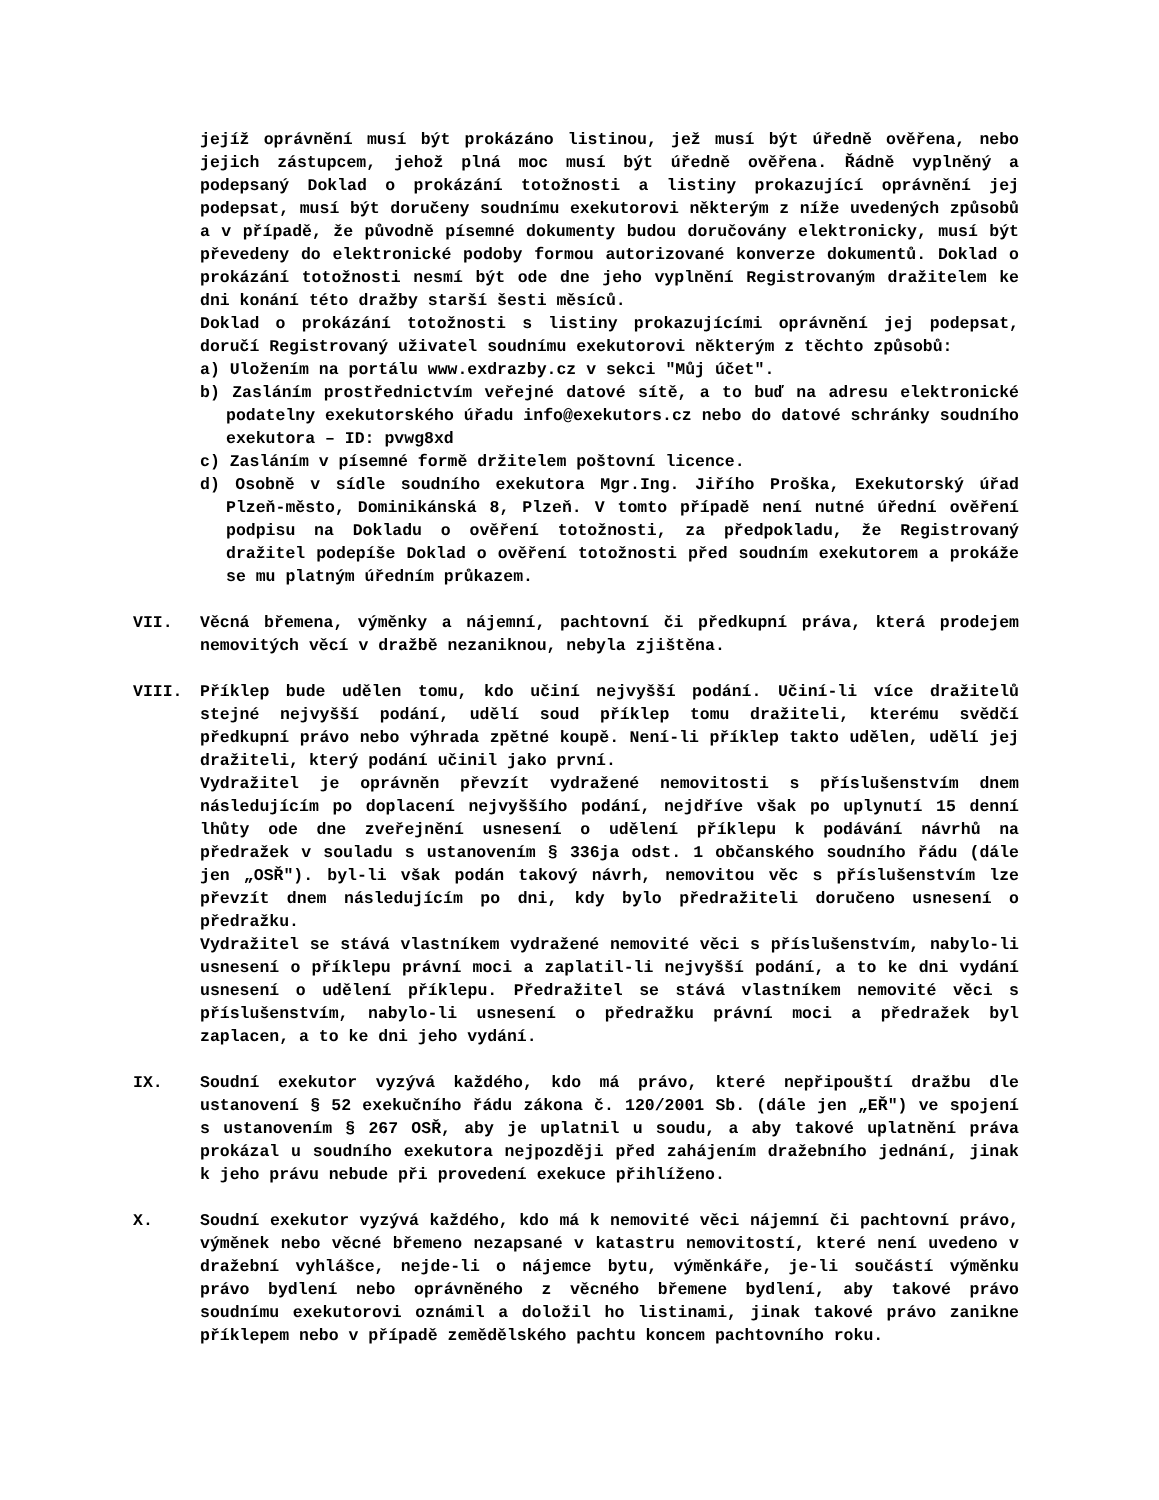jejíž oprávnění musí být prokázáno listinou, jež musí být úředně ověřena, nebo jejich zástupcem, jehož plná moc musí být úředně ověřena. Řádně vyplněný a podepsaný Doklad o prokázání totožnosti a listiny prokazující oprávnění jej podepsat, musí být doručeny soudnímu exekutorovi některým z níže uvedených způsobů a v případě, že původně písemné dokumenty budou doručovány elektronicky, musí být převedeny do elektronické podoby formou autorizované konverze dokumentů. Doklad o prokázání totožnosti nesmí být ode dne jeho vyplnění Registrovaným dražitelem ke dni konání této dražby starší šesti měsíců.
Doklad o prokázání totožnosti s listiny prokazujícími oprávnění jej podepsat, doručí Registrovaný uživatel soudnímu exekutorovi některým z těchto způsobů:
a) Uložením na portálu www.exdrazby.cz v sekci "Můj účet".
b) Zasláním prostřednictvím veřejné datové sítě, a to buď na adresu elektronické podatelny exekutorského úřadu info@exekutors.cz nebo do datové schránky soudního exekutora – ID: pvwg8xd
c) Zasláním v písemné formě držitelem poštovní licence.
d) Osobně v sídle soudního exekutora Mgr.Ing. Jiřího Proška, Exekutorský úřad Plzeň-město, Dominikánská 8, Plzeň. V tomto případě není nutné úřední ověření podpisu na Dokladu o ověření totožnosti, za předpokladu, že Registrovaný dražitel podepíše Doklad o ověření totožnosti před soudním exekutorem a prokáže se mu platným úředním průkazem.
VII. Věcná břemena, výměnky a nájemní, pachtovní či předkupní práva, která prodejem nemovitých věcí v dražbě nezaniknou, nebyla zjištěna.
VIII. Příklep bude udělen tomu, kdo učiní nejvyšší podání. Učiní-li více dražitelů stejné nejvyšší podání, udělí soud příklep tomu dražiteli, kterému svědčí předkupní právo nebo výhrada zpětné koupě. Není-li příklep takto udělen, udělí jej dražiteli, který podání učinil jako první.
Vydražitel je oprávněn převzít vydražené nemovitosti s příslušenstvím dnem následujícím po doplacení nejvyššího podání, nejdříve však po uplynutí 15 denní lhůty ode dne zveřejnění usnesení o udělení příklepu k podávání návrhů na předražek v souladu s ustanovením § 336ja odst. 1 občanského soudního řádu (dále jen „OSŘ"). byl-li však podán takový návrh, nemovitou věc s příslušenstvím lze převzít dnem následujícím po dni, kdy bylo předražiteli doručeno usnesení o předražku.
Vydražitel se stává vlastníkem vydražené nemovité věci s příslušenstvím, nabylo-li usnesení o příklepu právní moci a zaplatil-li nejvyšší podání, a to ke dni vydání usnesení o udělení příklepu. Předražitel se stává vlastníkem nemovité věci s příslušenstvím, nabylo-li usnesení o předražku právní moci a předražek byl zaplacen, a to ke dni jeho vydání.
IX. Soudní exekutor vyzývá každého, kdo má právo, které nepřipouští dražbu dle ustanovení § 52 exekučního řádu zákona č. 120/2001 Sb. (dále jen „EŘ") ve spojení s ustanovením § 267 OSŘ, aby je uplatnil u soudu, a aby takové uplatnění práva prokázal u soudního exekutora nejpozději před zahájením dražebního jednání, jinak k jeho právu nebude při provedení exekuce přihlíženo.
X. Soudní exekutor vyzývá každého, kdo má k nemovité věci nájemní či pachtovní právo, výměnek nebo věcné břemeno nezapsané v katastru nemovitostí, které není uvedeno v dražební vyhlášce, nejde-li o nájemce bytu, výměnkáře, je-li součástí výměnku právo bydlení nebo oprávněného z věcného břemene bydlení, aby takové právo soudnímu exekutorovi oznámil a doložil ho listinami, jinak takové právo zanikne příklepem nebo v případě zemědělského pachtu koncem pachtovního roku.